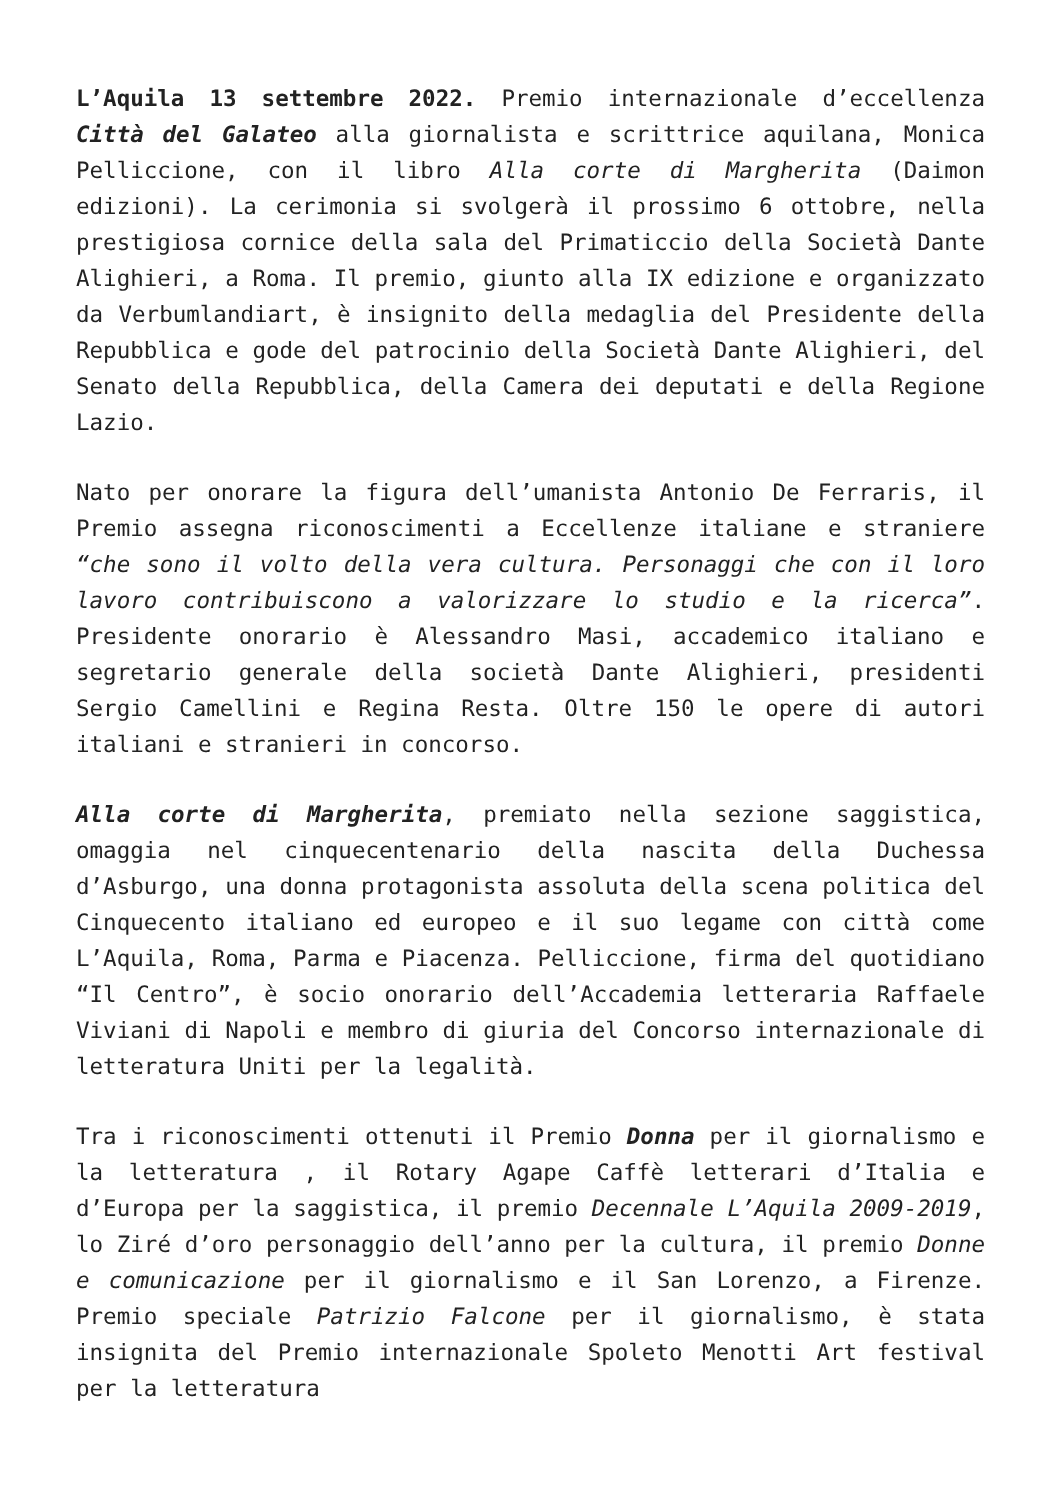L’Aquila 13 settembre 2022. Premio internazionale d’eccellenza Città del Galateo alla giornalista e scrittrice aquilana, Monica Pelliccione, con il libro Alla corte di Margherita (Daimon edizioni). La cerimonia si svolgerà il prossimo 6 ottobre, nella prestigiosa cornice della sala del Primaticcio della Società Dante Alighieri, a Roma. Il premio, giunto alla IX edizione e organizzato da Verbumlandiart, è insignito della medaglia del Presidente della Repubblica e gode del patrocinio della Società Dante Alighieri, del Senato della Repubblica, della Camera dei deputati e della Regione Lazio.
Nato per onorare la figura dell’umanista Antonio De Ferraris, il Premio assegna riconoscimenti a Eccellenze italiane e straniere “che sono il volto della vera cultura. Personaggi che con il loro lavoro contribuiscono a valorizzare lo studio e la ricerca”. Presidente onorario è Alessandro Masi, accademico italiano e segretario generale della società Dante Alighieri, presidenti Sergio Camellini e Regina Resta. Oltre 150 le opere di autori italiani e stranieri in concorso.
Alla corte di Margherita, premiato nella sezione saggistica, omaggia nel cinquecentenario della nascita della Duchessa d’Asburgo, una donna protagonista assoluta della scena politica del Cinquecento italiano ed europeo e il suo legame con città come L’Aquila, Roma, Parma e Piacenza. Pelliccione, firma del quotidiano “Il Centro”, è socio onorario dell’Accademia letteraria Raffaele Viviani di Napoli e membro di giuria del Concorso internazionale di letteratura Uniti per la legalità.
Tra i riconoscimenti ottenuti il Premio Donna per il giornalismo e la letteratura , il Rotary Agape Caffè letterari d’Italia e d’Europa per la saggistica, il premio Decennale L’Aquila 2009-2019, lo Ziré d’oro personaggio dell’anno per la cultura, il premio Donne e comunicazione per il giornalismo e il San Lorenzo, a Firenze. Premio speciale Patrizio Falcone per il giornalismo, è stata insignita del Premio internazionale Spoleto Menotti Art festival per la letteratura